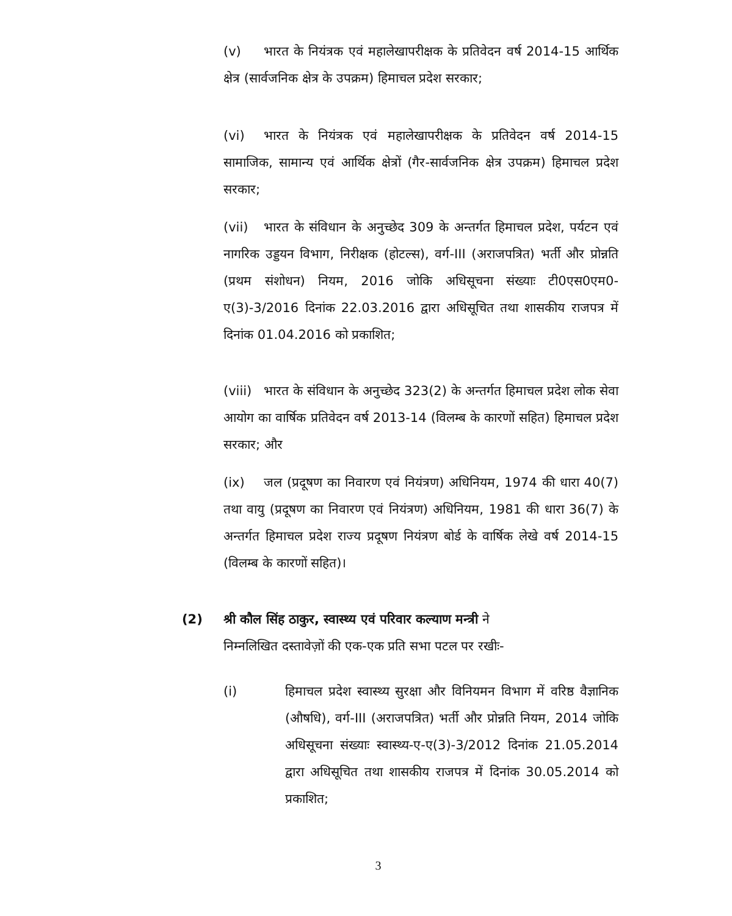(v) भारत के नियंत्रक एवं महालेखापरीक्षक के प्रतिवेदन वर्ष 2014-15 आर्थिक क्षेत्र (सार्वजनिक क्षेत्र के उपक्रम) हिमाचल प्रदेश सरकार;
(vi) भारत के नियंत्रक एवं महालेखापरीक्षक के प्रतिवेदन वर्ष 2014-15 सामाजिक, सामान्य एवं आर्थिक क्षेत्रों (गैर-सार्वजनिक क्षेत्र उपक्रम) हिमाचल प्रदेश सरकार;
(vii) भारत के संविधान के अनुच्छेद 309 के अन्तर्गत हिमाचल प्रदेश, पर्यटन एवं नागरिक उड्डयन विभाग, निरीक्षक (होटल्स), वर्ग-III (अराजपत्रित) भर्ती और प्रोन्नति (प्रथम संशोधन) नियम, 2016 जोकि अधिसूचना संख्याः टी0एस0एम0-ए(3)-3/2016 दिनांक 22.03.2016 द्वारा अधिसूचित तथा शासकीय राजपत्र में दिनांक 01.04.2016 को प्रकाशित;
(viii) भारत के संविधान के अनुच्छेद 323(2) के अन्तर्गत हिमाचल प्रदेश लोक सेवा आयोग का वार्षिक प्रतिवेदन वर्ष 2013-14 (विलम्ब के कारणों सहित) हिमाचल प्रदेश सरकार; और
(ix) जल (प्रदूषण का निवारण एवं नियंत्रण) अधिनियम, 1974 की धारा 40(7) तथा वायु (प्रदूषण का निवारण एवं नियंत्रण) अधिनियम, 1981 की धारा 36(7) के अन्तर्गत हिमाचल प्रदेश राज्य प्रदूषण नियंत्रण बोर्ड के वार्षिक लेखे वर्ष 2014-15 (विलम्ब के कारणों सहित)।
(2) श्री कौल सिंह ठाकुर, स्वास्थ्य एवं परिवार कल्याण मन्त्री ने
निम्नलिखित दस्तावेज़ों की एक-एक प्रति सभा पटल पर रखीः-
(i) हिमाचल प्रदेश स्वास्थ्य सुरक्षा और विनियमन विभाग में वरिष्ठ वैज्ञानिक (औषधि), वर्ग-III (अराजपत्रित) भर्ती और प्रोन्नति नियम, 2014 जोकि अधिसूचना संख्याः स्वास्थ्य-ए-ए(3)-3/2012 दिनांक 21.05.2014 द्वारा अधिसूचित तथा शासकीय राजपत्र में दिनांक 30.05.2014 को प्रकाशित;
3